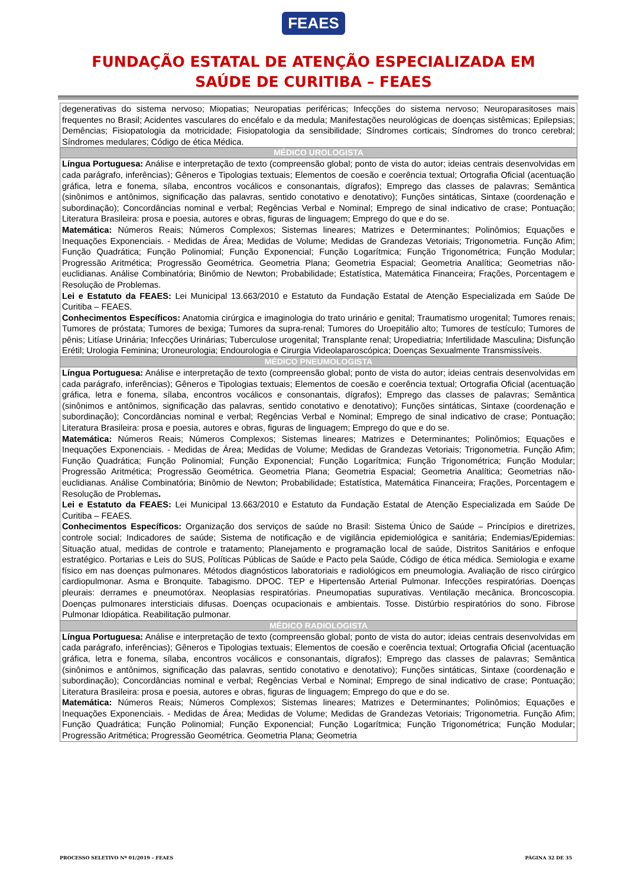FEAES
FUNDAÇÃO ESTATAL DE ATENÇÃO ESPECIALIZADA EM
SAÚDE DE CURITIBA – FEAES
| degenerativas do sistema nervoso; Miopatias; Neuropatias periféricas; Infecções do sistema nervoso; Neuroparasitoses mais frequentes no Brasil; Acidentes vasculares do encéfalo e da medula; Manifestações neurológicas de doenças sistêmicas; Epilepsias; Demências; Fisiopatologia da motricidade; Fisiopatologia da sensibilidade; Síndromes corticais; Síndromes do tronco cerebral; Síndromes medulares; Código de ética Médica. |
| MÉDICO UROLOGISTA |
| Língua Portuguesa: Análise e interpretação de texto (compreensão global; ponto de vista do autor; ideias centrais desenvolvidas em cada parágrafo, inferências); Gêneros e Tipologias textuais; Elementos de coesão e coerência textual; Ortografia Oficial (acentuação gráfica, letra e fonema, sílaba, encontros vocálicos e consonantais, dígrafos); Emprego das classes de palavras; Semântica (sinônimos e antônimos, significação das palavras, sentido conotativo e denotativo); Funções sintáticas, Sintaxe (coordenação e subordinação); Concordâncias nominal e verbal; Regências Verbal e Nominal; Emprego de sinal indicativo de crase; Pontuação; Literatura Brasileira: prosa e poesia, autores e obras, figuras de linguagem; Emprego do que e do se. Matemática: Números Reais; Números Complexos; Sistemas lineares; Matrizes e Determinantes; Polinômios; Equações e Inequações Exponenciais. - Medidas de Área; Medidas de Volume; Medidas de Grandezas Vetoriais; Trigonometria. Função Afim; Função Quadrática; Função Polinomial; Função Exponencial; Função Logarítmica; Função Trigonométrica; Função Modular; Progressão Aritmética; Progressão Geométrica. Geometria Plana; Geometria Espacial; Geometria Analítica; Geometrias não-euclidianas. Análise Combinatória; Binômio de Newton; Probabilidade; Estatística, Matemática Financeira; Frações, Porcentagem e Resolução de Problemas. Lei e Estatuto da FEAES: Lei Municipal 13.663/2010 e Estatuto da Fundação Estatal de Atenção Especializada em Saúde De Curitiba – FEAES. Conhecimentos Específicos: Anatomia cirúrgica e imaginologia do trato urinário e genital; Traumatismo urogenital; Tumores renais; Tumores de próstata; Tumores de bexiga; Tumores da supra-renal; Tumores do Uroepitálio alto; Tumores de testículo; Tumores de pênis; Litíase Urinária; Infecções Urinárias; Tuberculose urogenital; Transplante renal; Uropediatria; Infertilidade Masculina; Disfunção Erétil; Urologia Feminina; Uroneurologia; Endourologia e Cirurgia Videolaparoscópica; Doenças Sexualmente Transmissíveis. |
| MÉDICO PNEUMOLOGISTA |
| Língua Portuguesa: Análise e interpretação de texto (compreensão global; ponto de vista do autor; ideias centrais desenvolvidas em cada parágrafo, inferências); Gêneros e Tipologias textuais; Elementos de coesão e coerência textual; Ortografia Oficial (acentuação gráfica, letra e fonema, sílaba, encontros vocálicos e consonantais, dígrafos); Emprego das classes de palavras; Semântica (sinônimos e antônimos, significação das palavras, sentido conotativo e denotativo); Funções sintáticas, Sintaxe (coordenação e subordinação); Concordâncias nominal e verbal; Regências Verbal e Nominal; Emprego de sinal indicativo de crase; Pontuação; Literatura Brasileira: prosa e poesia, autores e obras, figuras de linguagem; Emprego do que e do se. Matemática: Números Reais; Números Complexos; Sistemas lineares; Matrizes e Determinantes; Polinômios; Equações e Inequações Exponenciais. - Medidas de Área; Medidas de Volume; Medidas de Grandezas Vetoriais; Trigonometria. Função Afim; Função Quadrática; Função Polinomial; Função Exponencial; Função Logarítmica; Função Trigonométrica; Função Modular; Progressão Aritmética; Progressão Geométrica. Geometria Plana; Geometria Espacial; Geometria Analítica; Geometrias não-euclidianas. Análise Combinatória; Binômio de Newton; Probabilidade; Estatística, Matemática Financeira; Frações, Porcentagem e Resolução de Problemas . Lei e Estatuto da FEAES: Lei Municipal 13.663/2010 e Estatuto da Fundação Estatal de Atenção Especializada em Saúde De Curitiba – FEAES. Conhecimentos Específicos: Organização dos serviços de saúde no Brasil: Sistema Único de Saúde – Princípios e diretrizes, controle social; Indicadores de saúde; Sistema de notificação e de vigilância epidemiológica e sanitária; Endemias/Epidemias: Situação atual, medidas de controle e tratamento; Planejamento e programação local de saúde, Distritos Sanitários e enfoque estratégico. Portarias e Leis do SUS, Políticas Públicas de Saúde e Pacto pela Saúde, Código de ética médica. Semiologia e exame físico em nas doenças pulmonares. Métodos diagnósticos laboratoriais e radiológicos em pneumologia. Avaliação de risco cirúrgico cardiopulmonar. Asma e Bronquite. Tabagismo. DPOC. TEP e Hipertensão Arterial Pulmonar. Infecções respiratórias. Doenças pleurais: derrames e pneumotórax. Neoplasias respiratórias. Pneumopatias supurativas. Ventilação mecânica. Broncoscopia. Doenças pulmonares intersticiais difusas. Doenças ocupacionais e ambientais. Tosse. Distúrbio respiratórios do sono. Fibrose Pulmonar Idiopática. Reabilitação pulmonar. |
| MÉDICO RADIOLOGISTA |
| Língua Portuguesa: Análise e interpretação de texto (compreensão global; ponto de vista do autor; ideias centrais desenvolvidas em cada parágrafo, inferências); Gêneros e Tipologias textuais; Elementos de coesão e coerência textual; Ortografia Oficial (acentuação gráfica, letra e fonema, sílaba, encontros vocálicos e consonantais, dígrafos); Emprego das classes de palavras; Semântica (sinônimos e antônimos, significação das palavras, sentido conotativo e denotativo); Funções sintáticas, Sintaxe (coordenação e subordinação); Concordâncias nominal e verbal; Regências Verbal e Nominal; Emprego de sinal indicativo de crase; Pontuação; Literatura Brasileira: prosa e poesia, autores e obras, figuras de linguagem; Emprego do que e do se. Matemática: Números Reais; Números Complexos; Sistemas lineares; Matrizes e Determinantes; Polinômios; Equações e Inequações Exponenciais. - Medidas de Área; Medidas de Volume; Medidas de Grandezas Vetoriais; Trigonometria. Função Afim; Função Quadrática; Função Polinomial; Função Exponencial; Função Logarítmica; Função Trigonométrica; Função Modular; Progressão Aritmética; Progressão Geométrica. Geometria Plana; Geometria |
PROCESSO SELETIVO Nº 01/2019 – FEAES PÁGINA 32 DE 35